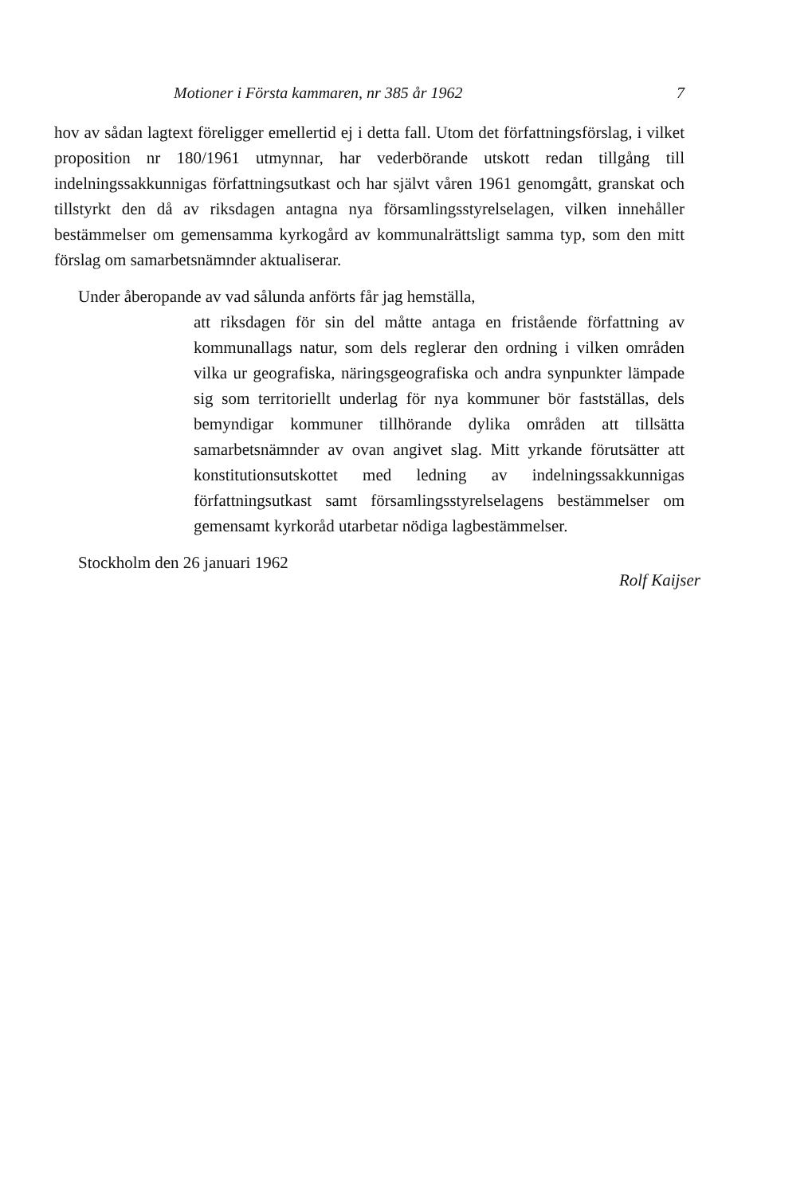Motioner i Första kammaren, nr 385 år 1962 7
hov av sådan lagtext föreligger emellertid ej i detta fall. Utom det författningsförslag, i vilket proposition nr 180/1961 utmynnar, har vederbörande utskott redan tillgång till indelningssakkunnigas författningsutkast och har självt våren 1961 genomgått, granskat och tillstyrkt den då av riksdagen antagna nya församlingsstyrelselagen, vilken innehåller bestämmelser om gemensamma kyrkogård av kommunalrättsligt samma typ, som den mitt förslag om samarbetsnämnder aktualiserar.
Under åberopande av vad sålunda anförts får jag hemställa,
att riksdagen för sin del måtte antaga en fristående författning av kommunallags natur, som dels reglerar den ordning i vilken områden vilka ur geografiska, näringsgeografiska och andra synpunkter lämpade sig som territoriellt underlag för nya kommuner bör fastställas, dels bemyndigar kommuner tillhörande dylika områden att tillsätta samarbetsnämnder av ovan angivet slag. Mitt yrkande förutsätter att konstitutionsutskottet med ledning av indelningssakkunnigas författningsutkast samt församlingsstyrelselagens bestämmelser om gemensamt kyrkoråd utarbetar nödiga lagbestämmelser.
Stockholm den 26 januari 1962 Rolf Kaijser